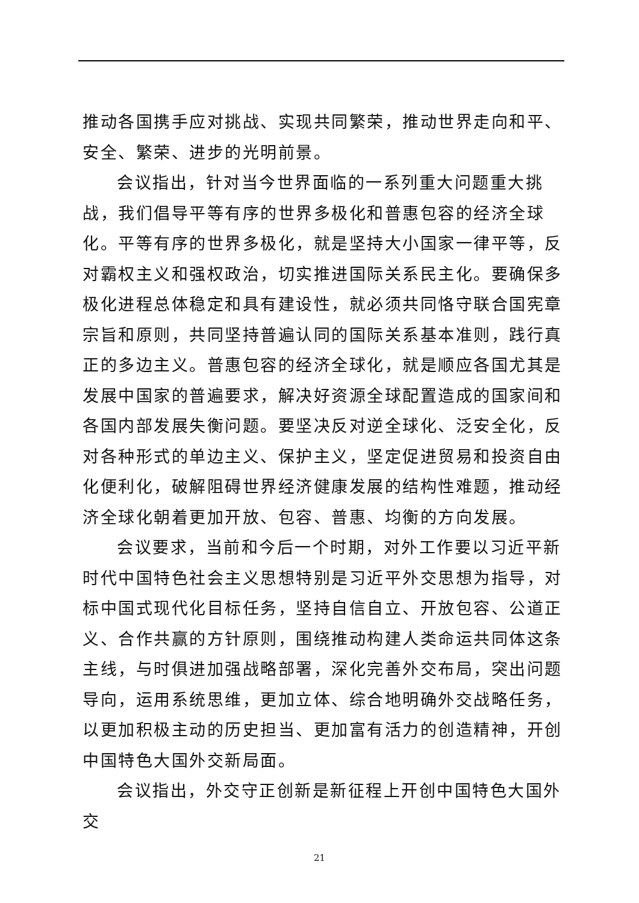推动各国携手应对挑战、实现共同繁荣，推动世界走向和平、安全、繁荣、进步的光明前景。
会议指出，针对当今世界面临的一系列重大问题重大挑战，我们倡导平等有序的世界多极化和普惠包容的经济全球化。平等有序的世界多极化，就是坚持大小国家一律平等，反对霸权主义和强权政治，切实推进国际关系民主化。要确保多极化进程总体稳定和具有建设性，就必须共同恪守联合国宪章宗旨和原则，共同坚持普遍认同的国际关系基本准则，践行真正的多边主义。普惠包容的经济全球化，就是顺应各国尤其是发展中国家的普遍要求，解决好资源全球配置造成的国家间和各国内部发展失衡问题。要坚决反对逆全球化、泛安全化，反对各种形式的单边主义、保护主义，坚定促进贸易和投资自由化便利化，破解阻碍世界经济健康发展的结构性难题，推动经济全球化朝着更加开放、包容、普惠、均衡的方向发展。
会议要求，当前和今后一个时期，对外工作要以习近平新时代中国特色社会主义思想特别是习近平外交思想为指导，对标中国式现代化目标任务，坚持自信自立、开放包容、公道正义、合作共赢的方针原则，围绕推动构建人类命运共同体这条主线，与时俱进加强战略部署，深化完善外交布局，突出问题导向，运用系统思维，更加立体、综合地明确外交战略任务，以更加积极主动的历史担当、更加富有活力的创造精神，开创中国特色大国外交新局面。
会议指出，外交守正创新是新征程上开创中国特色大国外交
21